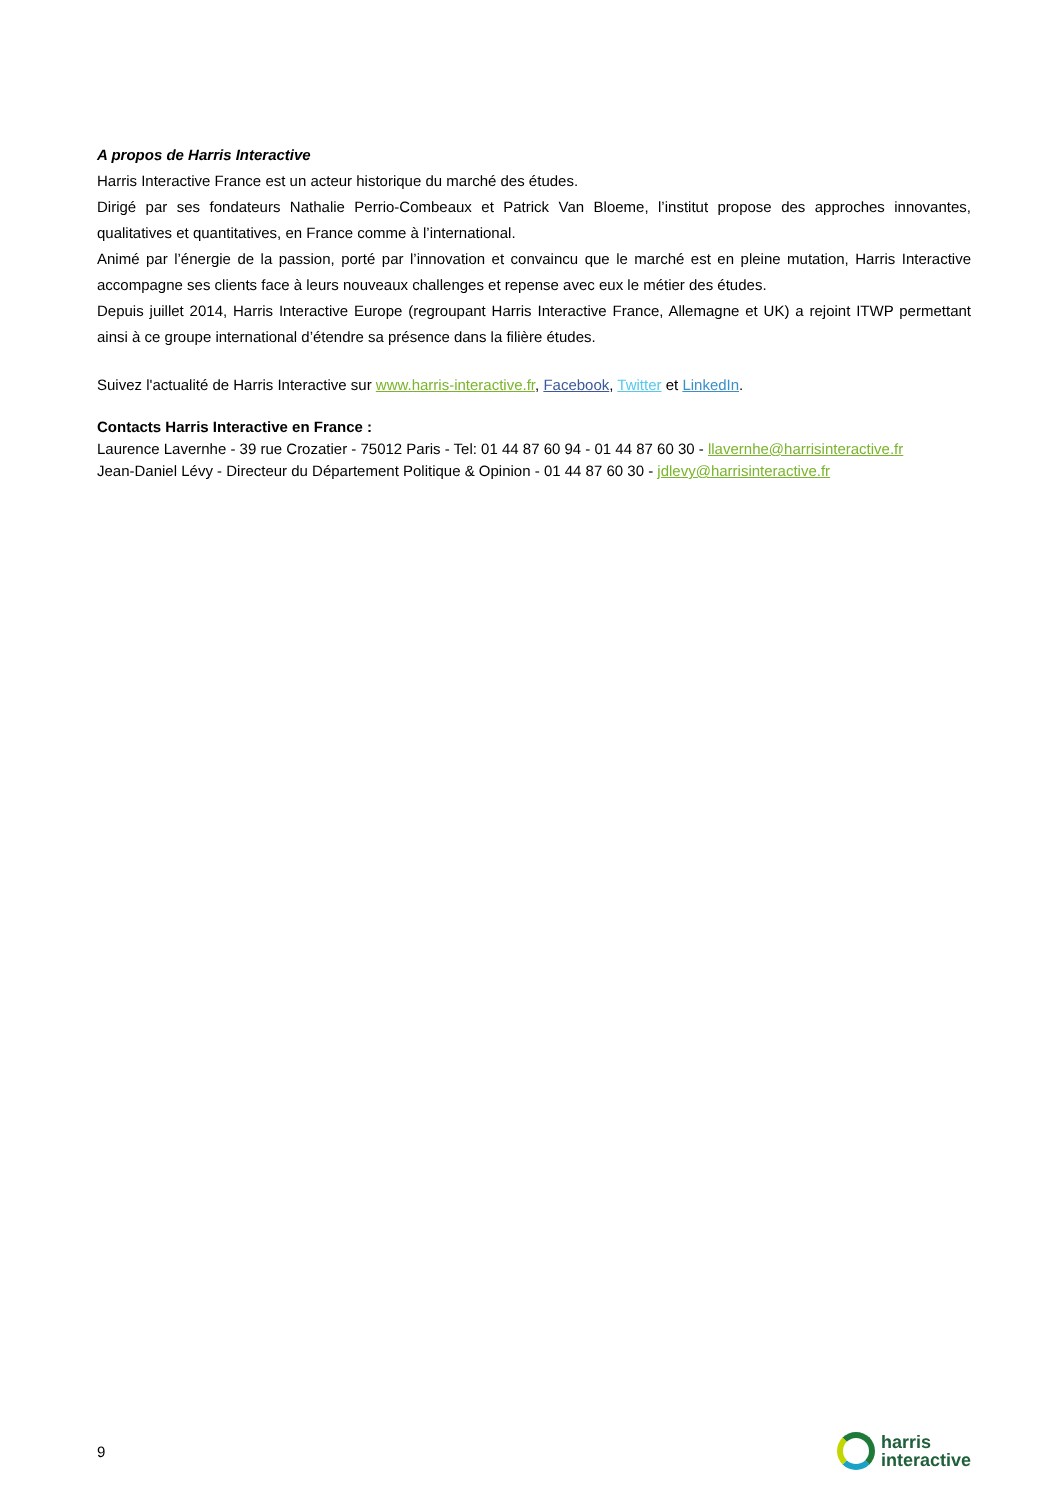A propos de Harris Interactive
Harris Interactive France est un acteur historique du marché des études.
Dirigé par ses fondateurs Nathalie Perrio-Combeaux et Patrick Van Bloeme, l’institut propose des approches innovantes, qualitatives et quantitatives, en France comme à l’international.
Animé par l’énergie de la passion, porté par l’innovation et convaincu que le marché est en pleine mutation, Harris Interactive accompagne ses clients face à leurs nouveaux challenges et repense avec eux le métier des études.
Depuis juillet 2014, Harris Interactive Europe (regroupant Harris Interactive France, Allemagne et UK) a rejoint ITWP permettant ainsi à ce groupe international d’étendre sa présence dans la filière études.
Suivez l'actualité de Harris Interactive sur www.harris-interactive.fr, Facebook, Twitter et LinkedIn.
Contacts Harris Interactive en France :
Laurence Lavernhe - 39 rue Crozatier - 75012 Paris - Tel: 01 44 87 60 94 - 01 44 87 60 30 - llavernhe@harrisinteractive.fr
Jean-Daniel Lévy - Directeur du Département Politique & Opinion - 01 44 87 60 30 - jdlevy@harrisinteractive.fr
9
harris
interactive